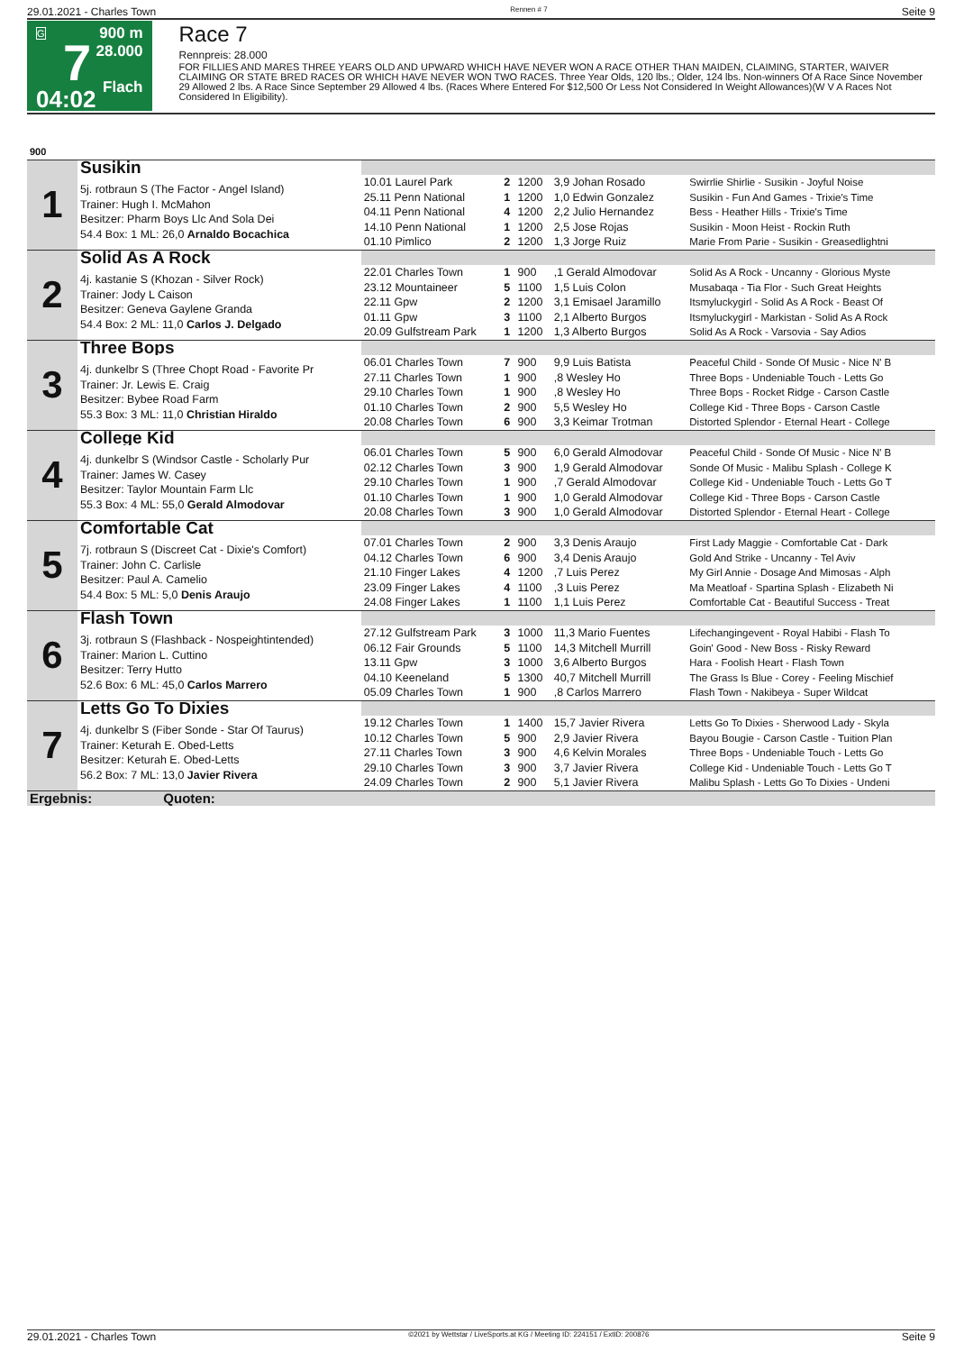29.01.2021 - Charles Town Rennen # 7 Seite 9
G
7
04:02
900 m
28.000
Flach
Race 7
Rennpreis: 28.000
FOR FILLIES AND MARES THREE YEARS OLD AND UPWARD WHICH HAVE NEVER WON A RACE OTHER THAN MAIDEN, CLAIMING, STARTER, WAIVER CLAIMING OR STATE BRED RACES OR WHICH HAVE NEVER WON TWO RACES. Three Year Olds, 120 lbs.; Older, 124 lbs. Non-winners Of A Race Since November 29 Allowed 2 lbs. A Race Since September 29 Allowed 4 lbs. (Races Where Entered For $12,500 Or Less Not Considered In Weight Allowances)(W V A Races Not Considered In Eligibility).
| 900 | | | | | | |
| 1 | Susikin | | | | | |
| | 5j. rotbraun S (The Factor - Angel Island) Trainer: Hugh I. McMahon Besitzer: Pharm Boys Llc And Sola Dei 54.4 Box: 1 ML: 26,0 Arnaldo Bocachica | 10.01 Laurel Park 25.11 Penn National 04.11 Penn National 14.10 Penn National 01.10 Pimlico | 2 1 4 1 2 | 1200 1200 1200 1200 1200 | 3,9 Johan Rosado 1,0 Edwin Gonzalez 2,2 Julio Hernandez 2,5 Jose Rojas 1,3 Jorge Ruiz | Swirrlie Shirlie - Susikin - Joyful Noise Susikin - Fun And Games - Trixie's Time Bess - Heather Hills - Trixie's Time Susikin - Moon Heist - Rockin Ruth Marie From Parie - Susikin - Greasedlightni |
| 2 | Solid As A Rock | | | | | |
| | 4j. kastanie S (Khozan - Silver Rock) Trainer: Jody L Caison Besitzer: Geneva Gaylene Granda 54.4 Box: 2 ML: 11,0 Carlos J. Delgado | 22.01 Charles Town 23.12 Mountaineer 22.11 Gpw 01.11 Gpw 20.09 Gulfstream Park | 1 5 2 3 1 | 900 1100 1200 1100 1200 | ,1 Gerald Almodovar 1,5 Luis Colon 3,1 Emisael Jaramillo 2,1 Alberto Burgos 1,3 Alberto Burgos | Solid As A Rock - Uncanny - Glorious Myste Musabaqa - Tia Flor - Such Great Heights Itsmyluckygirl - Solid As A Rock - Beast Of Itsmyluckygirl - Markistan - Solid As A Rock Solid As A Rock - Varsovia - Say Adios |
| 3 | Three Bops | | | | | |
| | 4j. dunkelbr S (Three Chopt Road - Favorite Pr Trainer: Jr. Lewis E. Craig Besitzer: Bybee Road Farm 55.3 Box: 3 ML: 11,0 Christian Hiraldo | 06.01 Charles Town 27.11 Charles Town 29.10 Charles Town 01.10 Charles Town 20.08 Charles Town | 7 1 1 2 6 | 900 900 900 900 900 | 9,9 Luis Batista ,8 Wesley Ho ,8 Wesley Ho 5,5 Wesley Ho 3,3 Keimar Trotman | Peaceful Child - Sonde Of Music - Nice N' B Three Bops - Undeniable Touch - Letts Go Three Bops - Rocket Ridge - Carson Castle College Kid - Three Bops - Carson Castle Distorted Splendor - Eternal Heart - College |
| 4 | College Kid | | | | | |
| | 4j. dunkelbr S (Windsor Castle - Scholarly Pur Trainer: James W. Casey Besitzer: Taylor Mountain Farm Llc 55.3 Box: 4 ML: 55,0 Gerald Almodovar | 06.01 Charles Town 02.12 Charles Town 29.10 Charles Town 01.10 Charles Town 20.08 Charles Town | 5 3 1 1 3 | 900 900 900 900 900 | 6,0 Gerald Almodovar 1,9 Gerald Almodovar ,7 Gerald Almodovar 1,0 Gerald Almodovar 1,0 Gerald Almodovar | Peaceful Child - Sonde Of Music - Nice N' B Sonde Of Music - Malibu Splash - College K College Kid - Undeniable Touch - Letts Go T College Kid - Three Bops - Carson Castle Distorted Splendor - Eternal Heart - College |
| 5 | Comfortable Cat | | | | | |
| | 7j. rotbraun S (Discreet Cat - Dixie's Comfort) Trainer: John C. Carlisle Besitzer: Paul A. Camelio 54.4 Box: 5 ML: 5,0 Denis Araujo | 07.01 Charles Town 04.12 Charles Town 21.10 Finger Lakes 23.09 Finger Lakes 24.08 Finger Lakes | 2 6 4 4 1 | 900 900 1200 1100 1100 | 3,3 Denis Araujo 3,4 Denis Araujo ,7 Luis Perez ,3 Luis Perez 1,1 Luis Perez | First Lady Maggie - Comfortable Cat - Dark Gold And Strike - Uncanny - Tel Aviv My Girl Annie - Dosage And Mimosas - Alph Ma Meatloaf - Spartina Splash - Elizabeth Ni Comfortable Cat - Beautiful Success - Treat |
| 6 | Flash Town | | | | | |
| | 3j. rotbraun S (Flashback - Nospeightintended) Trainer: Marion L. Cuttino Besitzer: Terry Hutto 52.6 Box: 6 ML: 45,0 Carlos Marrero | 27.12 Gulfstream Park 06.12 Fair Grounds 13.11 Gpw 04.10 Keeneland 05.09 Charles Town | 3 5 3 5 1 | 1000 1100 1000 1300 900 | 11,3 Mario Fuentes 14,3 Mitchell Murrill 3,6 Alberto Burgos 40,7 Mitchell Murrill ,8 Carlos Marrero | Lifechangingevent - Royal Habibi - Flash To Goin' Good - New Boss - Risky Reward Hara - Foolish Heart - Flash Town The Grass Is Blue - Corey - Feeling Mischief Flash Town - Nakibeya - Super Wildcat |
| 7 | Letts Go To Dixies | | | | | |
| | 4j. dunkelbr S (Fiber Sonde - Star Of Taurus) Trainer: Keturah E. Obed-Letts Besitzer: Keturah E. Obed-Letts 56.2 Box: 7 ML: 13,0 Javier Rivera | 19.12 Charles Town 10.12 Charles Town 27.11 Charles Town 29.10 Charles Town 24.09 Charles Town | 1 5 3 3 2 | 1400 900 900 900 900 | 15,7 Javier Rivera 2,9 Javier Rivera 4,6 Kelvin Morales 3,7 Javier Rivera 5,1 Javier Rivera | Letts Go To Dixies - Sherwood Lady - Skyla Bayou Bougie - Carson Castle - Tuition Plan Three Bops - Undeniable Touch - Letts Go College Kid - Undeniable Touch - Letts Go T Malibu Splash - Letts Go To Dixies - Undeni |
| Ergebnis: Quoten: | | | | | | |
29.01.2021 - Charles Town ©2021 by Wettstar / LiveSports.at KG / Meeting ID: 224151 / ExtID: 200876 Seite 9